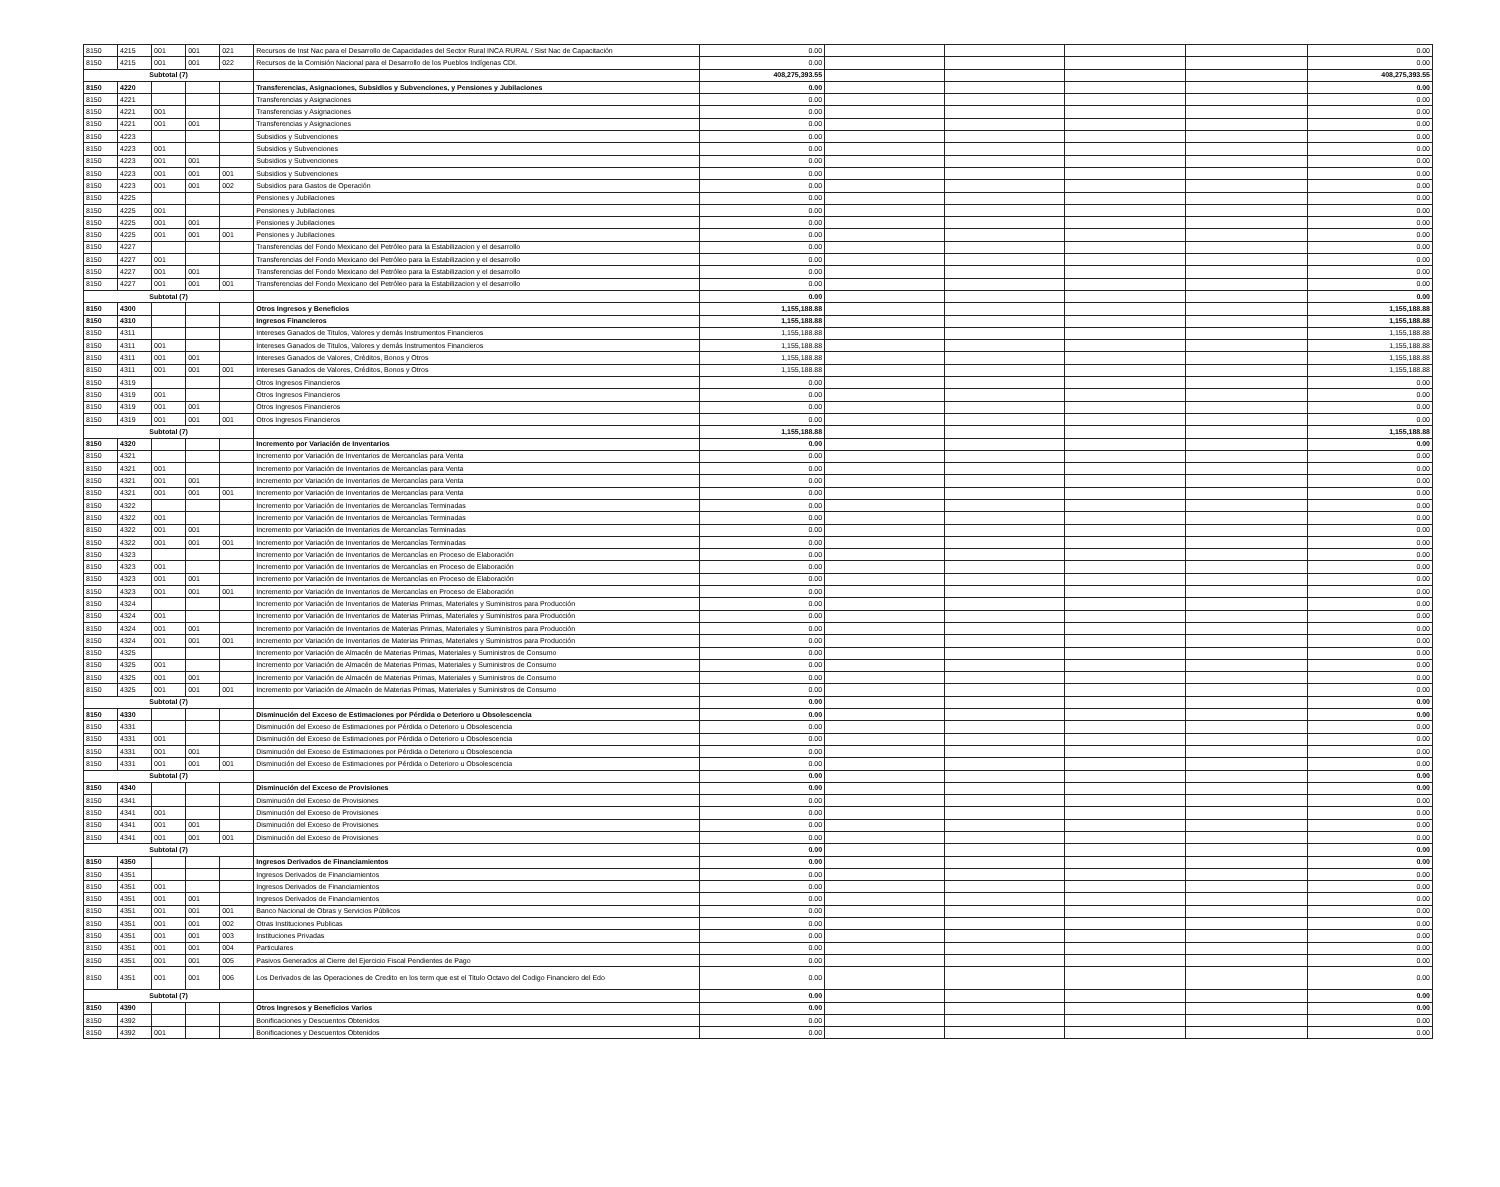| 8150 | 4215 | 001 | 001 | 021 | Recursos de Inst Nac para el Desarrollo de Capacidades del Sector Rural INCA RURAL / Sist Nac de Capacitación | 0.00 | | | | | 0.00 |
| 8150 | 4215 | 001 | 001 | 022 | Recursos de la Comisión Nacional para el Desarrollo de los Pueblos Indígenas CDI. | 0.00 | | | | | 0.00 |
| Subtotal (7) | | | | | | 408,275,393.55 | | | | | 408,275,393.55 |
| 8150 | 4220 | | | | Transferencias, Asignaciones, Subsidios y Subvenciones, y Pensiones y Jubilaciones | 0.00 | | | | | 0.00 |
| 8150 | 4221 | | | | Transferencias y Asignaciones | 0.00 | | | | | 0.00 |
| 8150 | 4221 | 001 | | | Transferencias y Asignaciones | 0.00 | | | | | 0.00 |
| 8150 | 4221 | 001 | 001 | | Transferencias y Asignaciones | 0.00 | | | | | 0.00 |
| 8150 | 4223 | | | | Subsidios y Subvenciones | 0.00 | | | | | 0.00 |
| 8150 | 4223 | 001 | | | Subsidios y Subvenciones | 0.00 | | | | | 0.00 |
| 8150 | 4223 | 001 | 001 | | Subsidios y Subvenciones | 0.00 | | | | | 0.00 |
| 8150 | 4223 | 001 | 001 | 001 | Subsidios y Subvenciones | 0.00 | | | | | 0.00 |
| 8150 | 4223 | 001 | 001 | 002 | Subsidios para Gastos de Operación | 0.00 | | | | | 0.00 |
| 8150 | 4225 | | | | Pensiones y Jubilaciones | 0.00 | | | | | 0.00 |
| 8150 | 4225 | 001 | | | Pensiones y Jubilaciones | 0.00 | | | | | 0.00 |
| 8150 | 4225 | 001 | 001 | | Pensiones y Jubilaciones | 0.00 | | | | | 0.00 |
| 8150 | 4225 | 001 | 001 | 001 | Pensiones y Jubilaciones | 0.00 | | | | | 0.00 |
| 8150 | 4227 | | | | Transferencias del Fondo Mexicano del Petróleo para la Estabilizacion y el desarrollo | 0.00 | | | | | 0.00 |
| 8150 | 4227 | 001 | | | Transferencias del Fondo Mexicano del Petróleo para la Estabilizacion y el desarrollo | 0.00 | | | | | 0.00 |
| 8150 | 4227 | 001 | 001 | | Transferencias del Fondo Mexicano del Petróleo para la Estabilizacion y el desarrollo | 0.00 | | | | | 0.00 |
| 8150 | 4227 | 001 | 001 | 001 | Transferencias del Fondo Mexicano del Petróleo para la Estabilizacion y el desarrollo | 0.00 | | | | | 0.00 |
| Subtotal (7) | | | | | | 0.00 | | | | | 0.00 |
| 8150 | 4300 | | | | Otros Ingresos y Beneficios | 1,155,188.88 | | | | | 1,155,188.88 |
| 8150 | 4310 | | | | Ingresos Financieros | 1,155,188.88 | | | | | 1,155,188.88 |
| 8150 | 4311 | | | | Intereses Ganados de Titulos, Valores y demás Instrumentos Financieros | 1,155,188.88 | | | | | 1,155,188.88 |
| 8150 | 4311 | 001 | | | Intereses Ganados de Titulos, Valores y demás Instrumentos Financieros | 1,155,188.88 | | | | | 1,155,188.88 |
| 8150 | 4311 | 001 | 001 | | Intereses Ganados de Valores, Créditos, Bonos y Otros | 1,155,188.88 | | | | | 1,155,188.88 |
| 8150 | 4311 | 001 | 001 | 001 | Intereses Ganados de Valores, Créditos, Bonos y Otros | 1,155,188.88 | | | | | 1,155,188.88 |
| 8150 | 4319 | | | | Otros Ingresos Financieros | 0.00 | | | | | 0.00 |
| 8150 | 4319 | 001 | | | Otros Ingresos Financieros | 0.00 | | | | | 0.00 |
| 8150 | 4319 | 001 | 001 | | Otros Ingresos Financieros | 0.00 | | | | | 0.00 |
| 8150 | 4319 | 001 | 001 | 001 | Otros Ingresos Financieros | 0.00 | | | | | 0.00 |
| Subtotal (7) | | | | | | 1,155,188.88 | | | | | 1,155,188.88 |
| 8150 | 4320 | | | | Incremento por Variación de Inventarios | 0.00 | | | | | 0.00 |
| 8150 | 4321 | | | | Incremento por Variación de Inventarios de Mercancías para Venta | 0.00 | | | | | 0.00 |
| 8150 | 4321 | 001 | | | Incremento por Variación de Inventarios de Mercancías para Venta | 0.00 | | | | | 0.00 |
| 8150 | 4321 | 001 | 001 | | Incremento por Variación de Inventarios de Mercancías para Venta | 0.00 | | | | | 0.00 |
| 8150 | 4321 | 001 | 001 | 001 | Incremento por Variación de Inventarios de Mercancías para Venta | 0.00 | | | | | 0.00 |
| 8150 | 4322 | | | | Incremento por Variación de Inventarios de Mercancías Terminadas | 0.00 | | | | | 0.00 |
| 8150 | 4322 | 001 | | | Incremento por Variación de Inventarios de Mercancías Terminadas | 0.00 | | | | | 0.00 |
| 8150 | 4322 | 001 | 001 | | Incremento por Variación de Inventarios de Mercancías Terminadas | 0.00 | | | | | 0.00 |
| 8150 | 4322 | 001 | 001 | 001 | Incremento por Variación de Inventarios de Mercancías Terminadas | 0.00 | | | | | 0.00 |
| 8150 | 4323 | | | | Incremento por Variación de Inventarios de Mercancías en Proceso de Elaboración | 0.00 | | | | | 0.00 |
| 8150 | 4323 | 001 | | | Incremento por Variación de Inventarios de Mercancías en Proceso de Elaboración | 0.00 | | | | | 0.00 |
| 8150 | 4323 | 001 | 001 | | Incremento por Variación de Inventarios de Mercancías en Proceso de Elaboración | 0.00 | | | | | 0.00 |
| 8150 | 4323 | 001 | 001 | 001 | Incremento por Variación de Inventarios de Mercancías en Proceso de Elaboración | 0.00 | | | | | 0.00 |
| 8150 | 4324 | | | | Incremento por Variación de Inventarios de Materias Primas, Materiales y Suministros para Producción | 0.00 | | | | | 0.00 |
| 8150 | 4324 | 001 | | | Incremento por Variación de Inventarios de Materias Primas, Materiales y Suministros para Producción | 0.00 | | | | | 0.00 |
| 8150 | 4324 | 001 | 001 | | Incremento por Variación de Inventarios de Materias Primas, Materiales y Suministros para Producción | 0.00 | | | | | 0.00 |
| 8150 | 4324 | 001 | 001 | 001 | Incremento por Variación de Inventarios de Materias Primas, Materiales y Suministros para Producción | 0.00 | | | | | 0.00 |
| 8150 | 4325 | | | | Incremento por Variación de Almacén de Materias Primas, Materiales y Suministros de Consumo | 0.00 | | | | | 0.00 |
| 8150 | 4325 | 001 | | | Incremento por Variación de Almacén de Materias Primas, Materiales y Suministros de Consumo | 0.00 | | | | | 0.00 |
| 8150 | 4325 | 001 | 001 | | Incremento por Variación de Almacén de Materias Primas, Materiales y Suministros de Consumo | 0.00 | | | | | 0.00 |
| 8150 | 4325 | 001 | 001 | 001 | Incremento por Variación de Almacén de Materias Primas, Materiales y Suministros de Consumo | 0.00 | | | | | 0.00 |
| Subtotal (7) | | | | | | 0.00 | | | | | 0.00 |
| 8150 | 4330 | | | | Disminución del Exceso de Estimaciones por Pérdida o Deterioro u Obsolescencia | 0.00 | | | | | 0.00 |
| 8150 | 4331 | | | | Disminución del Exceso de Estimaciones por Pérdida o Deterioro u Obsolescencia | 0.00 | | | | | 0.00 |
| 8150 | 4331 | 001 | | | Disminución del Exceso de Estimaciones por Pérdida o Deterioro u Obsolescencia | 0.00 | | | | | 0.00 |
| 8150 | 4331 | 001 | 001 | | Disminución del Exceso de Estimaciones por Pérdida o Deterioro u Obsolescencia | 0.00 | | | | | 0.00 |
| 8150 | 4331 | 001 | 001 | 001 | Disminución del Exceso de Estimaciones por Pérdida o Deterioro u Obsolescencia | 0.00 | | | | | 0.00 |
| Subtotal (7) | | | | | | 0.00 | | | | | 0.00 |
| 8150 | 4340 | | | | Disminución del Exceso de Provisiones | 0.00 | | | | | 0.00 |
| 8150 | 4341 | | | | Disminución del Exceso de Provisiones | 0.00 | | | | | 0.00 |
| 8150 | 4341 | 001 | | | Disminución del Exceso de Provisiones | 0.00 | | | | | 0.00 |
| 8150 | 4341 | 001 | 001 | | Disminución del Exceso de Provisiones | 0.00 | | | | | 0.00 |
| 8150 | 4341 | 001 | 001 | 001 | Disminución del Exceso de Provisiones | 0.00 | | | | | 0.00 |
| Subtotal (7) | | | | | | 0.00 | | | | | 0.00 |
| 8150 | 4350 | | | | Ingresos Derivados de Financiamientos | 0.00 | | | | | 0.00 |
| 8150 | 4351 | | | | Ingresos Derivados de Financiamientos | 0.00 | | | | | 0.00 |
| 8150 | 4351 | 001 | | | Ingresos Derivados de Financiamientos | 0.00 | | | | | 0.00 |
| 8150 | 4351 | 001 | 001 | | Ingresos Derivados de Financiamientos | 0.00 | | | | | 0.00 |
| 8150 | 4351 | 001 | 001 | 001 | Banco Nacional de Obras y Servicios Públicos | 0.00 | | | | | 0.00 |
| 8150 | 4351 | 001 | 001 | 002 | Otras Instituciones Publicas | 0.00 | | | | | 0.00 |
| 8150 | 4351 | 001 | 001 | 003 | Instituciones Privadas | 0.00 | | | | | 0.00 |
| 8150 | 4351 | 001 | 001 | 004 | Particulares | 0.00 | | | | | 0.00 |
| 8150 | 4351 | 001 | 001 | 005 | Pasivos Generados al Cierre del Ejercicio Fiscal Pendientes de Pago | 0.00 | | | | | 0.00 |
| 8150 | 4351 | 001 | 001 | 006 | Los Derivados de las Operaciones de Credito en los term que est el Titulo Octavo del Codigo Financiero del Edo | 0.00 | | | | | 0.00 |
| Subtotal (7) | | | | | | 0.00 | | | | | 0.00 |
| 8150 | 4390 | | | | Otros Ingresos y Beneficios Varios | 0.00 | | | | | 0.00 |
| 8150 | 4392 | | | | Bonificaciones y Descuentos Obtenidos | 0.00 | | | | | 0.00 |
| 8150 | 4392 | 001 | | | Bonificaciones y Descuentos Obtenidos | 0.00 | | | | | 0.00 |